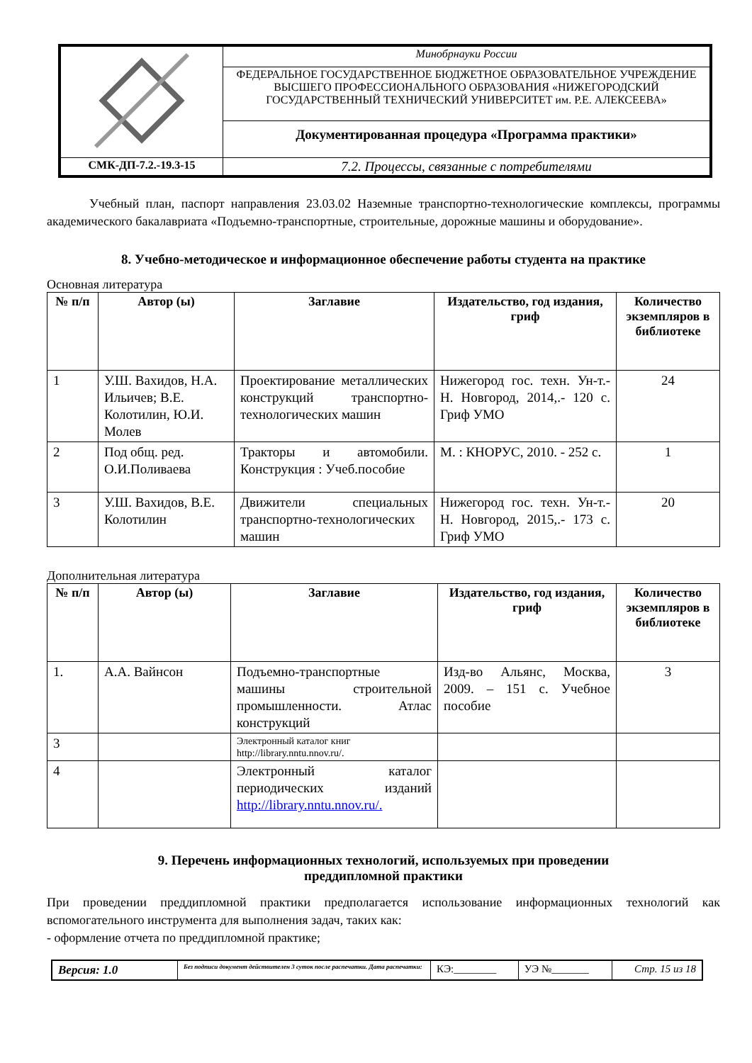| | Минобрнауки России |
| | ФЕДЕРАЛЬНОЕ ГОСУДАРСТВЕННОЕ БЮДЖЕТНОЕ ОБРАЗОВАТЕЛЬНОЕ УЧРЕЖДЕНИЕ ВЫСШЕГО ПРОФЕССИОНАЛЬНОГО ОБРАЗОВАНИЯ «НИЖЕГОРОДСКИЙ ГОСУДАРСТВЕННЫЙ ТЕХНИЧЕСКИЙ УНИВЕРСИТЕТ им. Р.Е. АЛЕКСЕЕВА» |
| | Документированная процедура «Программа практики» |
| СМК-ДП-7.2.-19.3-15 | 7.2. Процессы, связанные с потребителями |
Учебный план, паспорт направления 23.03.02 Наземные транспортно-технологические комплексы, программы академического бакалавриата «Подъемно-транспортные, строительные, дорожные машины и оборудование».
8. Учебно-методическое и информационное обеспечение работы студента на практике
Основная литература
| № п/п | Автор (ы) | Заглавие | Издательство, год издания, гриф | Количество экземпляров в библиотеке |
| --- | --- | --- | --- | --- |
| 1 | У.Ш. Вахидов, Н.А. Ильичев; В.Е. Колотилин, Ю.И. Молев | Проектирование металлических конструкций транспортно-технологических машин | Нижегород гос. техн. Ун-т.- Н. Новгород, 2014,.- 120 с. Гриф УМО | 24 |
| 2 | Под общ. ред. О.И.Поливаева | Тракторы и автомобили. Конструкция : Учеб.пособие | М. : КНОРУС, 2010. - 252 с. | 1 |
| 3 | У.Ш. Вахидов, В.Е. Колотилин | Движители специальных транспортно-технологических машин | Нижегород гос. техн. Ун-т.- Н. Новгород, 2015,.- 173 с. Гриф УМО | 20 |
Дополнительная литература
| № п/п | Автор (ы) | Заглавие | Издательство, год издания, гриф | Количество экземпляров в библиотеке |
| --- | --- | --- | --- | --- |
| 1. | А.А. Вайнсон | Подъемно-транспортные машины строительной промышленности. Атлас конструкций | Изд-во Альянс, Москва, 2009. – 151 с. Учебное пособие | 3 |
| 3 | | Электронный каталог книг http://library.nntu.nnov.ru/. | | |
| 4 | | Электронный каталог периодических изданий http://library.nntu.nnov.ru/. | | |
9. Перечень информационных технологий, используемых при проведении
преддипломной практики
При проведении преддипломной практики предполагается использование информационных технологий как вспомогательного инструмента для выполнения задач, таких как:
- оформление отчета по преддипломной практике;
| Версия: 1.0 | Без подписи документ действителен 3 суток после распечатки. Дата распечатки: | КЭ:________ | УЭ №_______ | Стр. 15 из 18 |